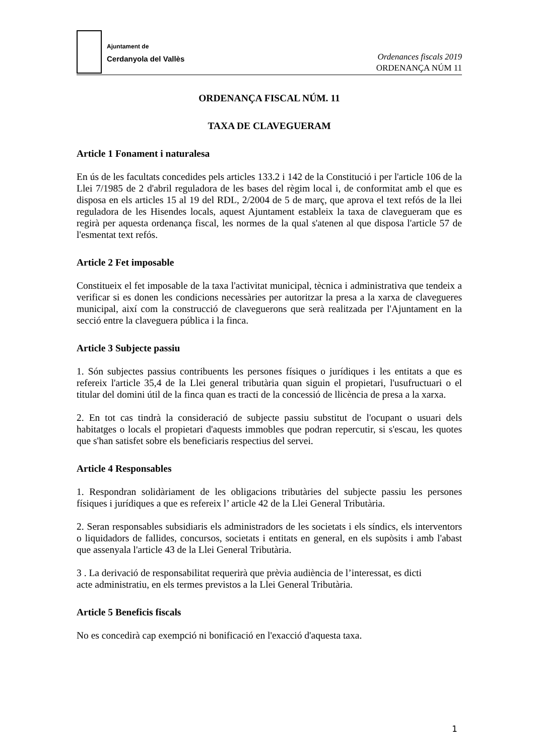Ajuntament de
Cerdanyola del Vallès
Ordenances fiscals 2019
ORDENANÇA NÚM 11
ORDENANÇA FISCAL NÚM. 11
TAXA DE CLAVEGUERAM
Article 1 Fonament i naturalesa
En ús de les facultats concedides pels articles 133.2 i 142 de la Constitució i per l'article 106 de la Llei 7/1985 de 2 d'abril reguladora de les bases del règim local i, de conformitat amb el que es disposa en els articles 15 al 19 del RDL, 2/2004 de 5 de març, que aprova el text refós de la llei reguladora de les Hisendes locals, aquest Ajuntament estableix la taxa de clavegueram que es regirà per aquesta ordenança fiscal, les normes de la qual s'atenen al que disposa l'article 57 de l'esmentat text refós.
Article 2 Fet imposable
Constitueix el fet imposable de la taxa l'activitat municipal, tècnica i administrativa que tendeix a verificar si es donen les condicions necessàries per autoritzar la presa a la xarxa de clavegueres municipal, així com la construcció de claveguerons que serà realitzada per l'Ajuntament en la secció entre la claveguera pública i la finca.
Article 3 Subjecte passiu
1. Són subjectes passius contribuents les persones físiques o jurídiques i les entitats a que es refereix l'article 35,4 de la Llei general tributària quan siguin el propietari, l'usufructuari o el titular del domini útil de la finca quan es tracti de la concessió de llicència de presa a la xarxa.
2. En tot cas tindrà la consideració de subjecte passiu substitut de l'ocupant o usuari dels habitatges o locals el propietari d'aquests immobles que podran repercutir, si s'escau, les quotes que s'han satisfet sobre els beneficiaris respectius del servei.
Article 4 Responsables
1. Respondran solidàriament de les obligacions tributàries del subjecte passiu les persones físiques i jurídiques a que es refereix l’ article 42 de la Llei General Tributària.
2. Seran responsables subsidiaris els administradors de les societats i els síndics, els interventors o liquidadors de fallides, concursos, societats i entitats en general, en els supòsits i amb l'abast que assenyala l'article 43 de la Llei General Tributària.
3 . La derivació de responsabilitat requerirà que prèvia audiència de l’interessat, es dicti
acte administratiu, en els termes previstos a la Llei General Tributària.
Article 5 Beneficis fiscals
No es concedirà cap exempció ni bonificació en l'exacció d'aquesta taxa.
1